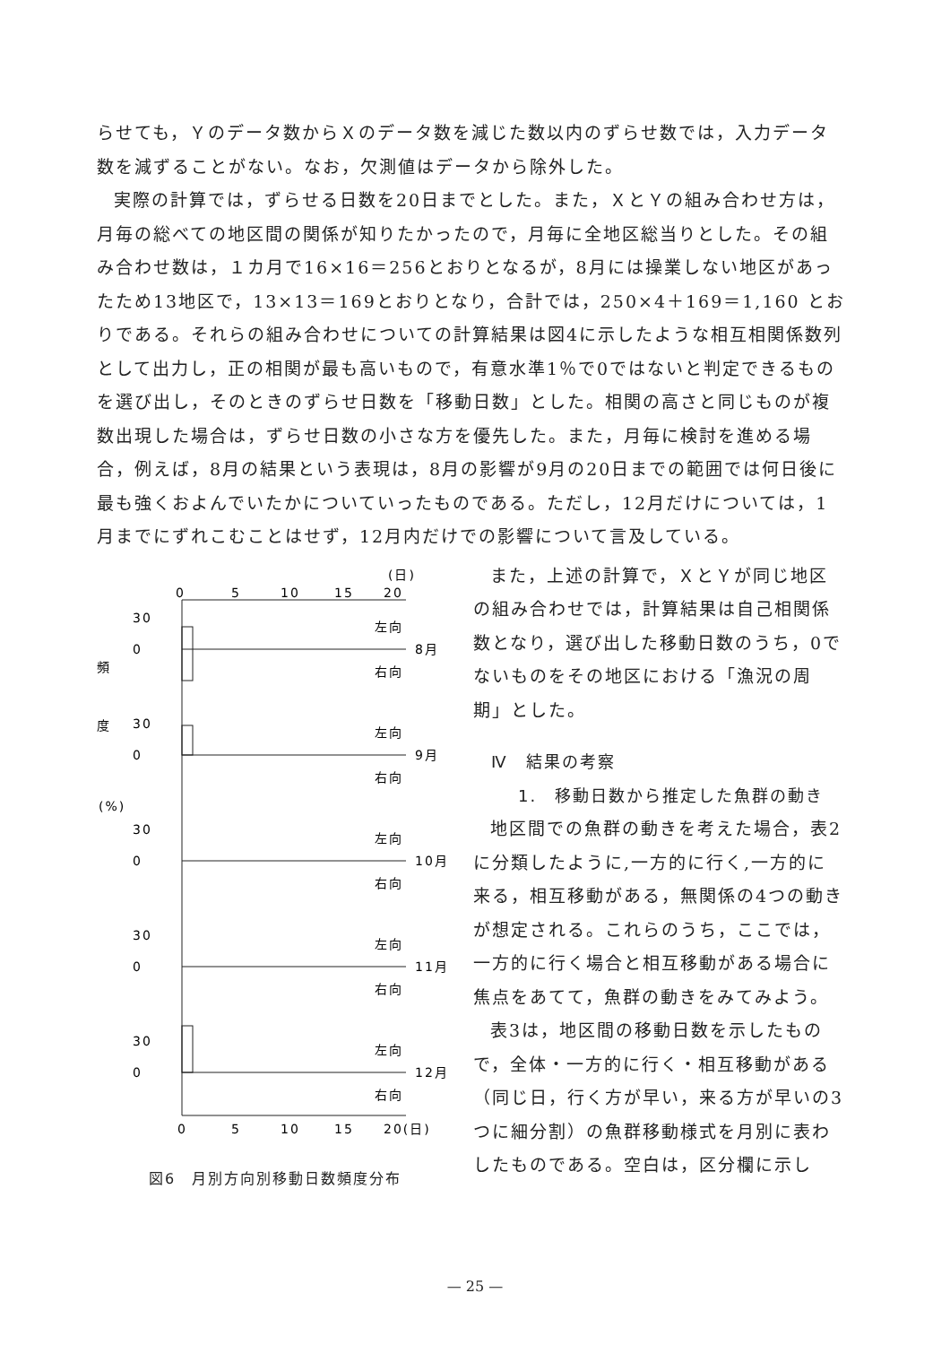らせても，Ｙのデータ数からＸのデータ数を減じた数以内のずらせ数では，入力データ数を減ずることがない。なお，欠測値はデータから除外した。
実際の計算では，ずらせる日数を20日までとした。また，ＸとＹの組み合わせ方は，月毎の総べての地区間の関係が知りたかったので，月毎に全地区総当りとした。その組み合わせ数は，１カ月で16×16＝256とおりとなるが，8月には操業しない地区があったため13地区で，13×13＝169とおりとなり，合計では，250×4＋169＝1,160 とおりである。それらの組み合わせについての計算結果は図4に示したような相互相関係数列として出力し，正の相関が最も高いもので，有意水準1％で0ではないと判定できるものを選び出し，そのときのずらせ日数を「移動日数」とした。相関の高さと同じものが複数出現した場合は，ずらせ日数の小さな方を優先した。また，月毎に検討を進める場合，例えば，8月の結果という表現は，8月の影響が9月の20日までの範囲では何日後に最も強くおよんでいたかについていったものである。ただし，12月だけについては，1月までにずれこむことはせず，12月内だけでの影響について言及している。
(日)
0
5
10
15
20
0
5
10
15
20(日)
頻
度
(%)
30
0
左向
8月
右向
30
0
左向
9月
右向
30
0
左向
10月
右向
30
0
左向
11月
右向
30
0
左向
12月
右向
図6　月別方向別移動日数頻度分布
また，上述の計算で，ＸとＹが同じ地区の組み合わせでは，計算結果は自己相関係数となり，選び出した移動日数のうち，0でないものをその地区における「漁況の周期」とした。
Ⅳ　結果の考察
1.　移動日数から推定した魚群の動き
地区間での魚群の動きを考えた場合，表2に分類したように,一方的に行く,一方的に来る，相互移動がある，無関係の4つの動きが想定される。これらのうち，ここでは，一方的に行く場合と相互移動がある場合に焦点をあてて，魚群の動きをみてみよう。
表3は，地区間の移動日数を示したもので，全体・一方的に行く・相互移動がある（同じ日，行く方が早い，来る方が早いの3つに細分割）の魚群移動様式を月別に表わしたものである。空白は，区分欄に示し
— 25 —